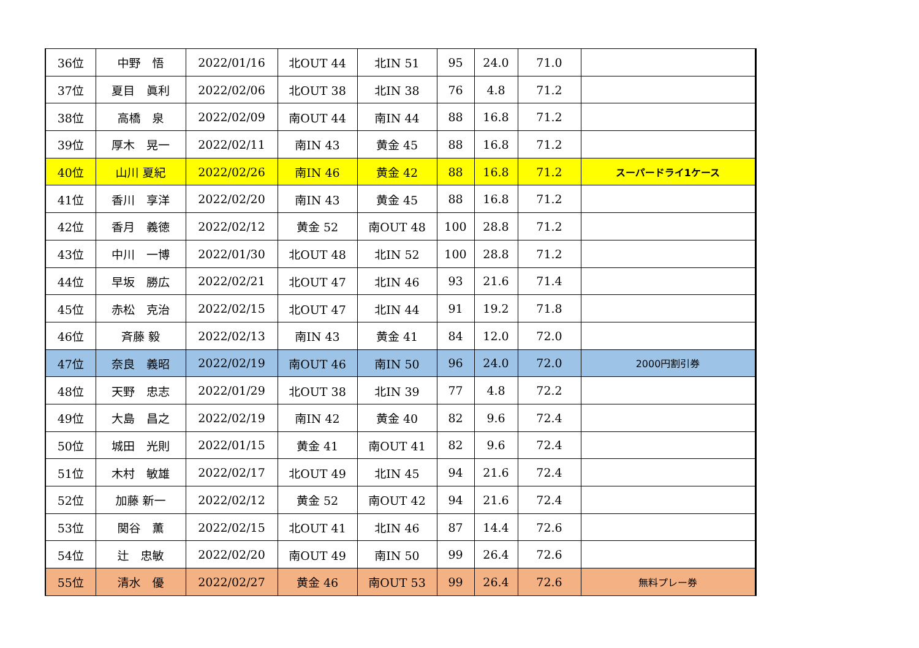| 36位 | 中野 悟 | 2022/01/16 | 北OUT 44 | 北IN 51 | 95 | 24.0 | 71.0 | |
| 37位 | 夏目 眞利 | 2022/02/06 | 北OUT 38 | 北IN 38 | 76 | 4.8 | 71.2 | |
| 38位 | 高橋 泉 | 2022/02/09 | 南OUT 44 | 南IN 44 | 88 | 16.8 | 71.2 | |
| 39位 | 厚木 晃一 | 2022/02/11 | 南IN 43 | 黄金 45 | 88 | 16.8 | 71.2 | |
| 40位 | 山川 夏紀 | 2022/02/26 | 南IN 46 | 黄金 42 | 88 | 16.8 | 71.2 | スーパードライ1ケース |
| 41位 | 香川 享洋 | 2022/02/20 | 南IN 43 | 黄金 45 | 88 | 16.8 | 71.2 | |
| 42位 | 香月 義徳 | 2022/02/12 | 黄金 52 | 南OUT 48 | 100 | 28.8 | 71.2 | |
| 43位 | 中川 一博 | 2022/01/30 | 北OUT 48 | 北IN 52 | 100 | 28.8 | 71.2 | |
| 44位 | 早坂 勝広 | 2022/02/21 | 北OUT 47 | 北IN 46 | 93 | 21.6 | 71.4 | |
| 45位 | 赤松 克治 | 2022/02/15 | 北OUT 47 | 北IN 44 | 91 | 19.2 | 71.8 | |
| 46位 | 斉藤 毅 | 2022/02/13 | 南IN 43 | 黄金 41 | 84 | 12.0 | 72.0 | |
| 47位 | 奈良 義昭 | 2022/02/19 | 南OUT 46 | 南IN 50 | 96 | 24.0 | 72.0 | 2000円割引券 |
| 48位 | 天野 忠志 | 2022/01/29 | 北OUT 38 | 北IN 39 | 77 | 4.8 | 72.2 | |
| 49位 | 大島 昌之 | 2022/02/19 | 南IN 42 | 黄金 40 | 82 | 9.6 | 72.4 | |
| 50位 | 城田 光則 | 2022/01/15 | 黄金 41 | 南OUT 41 | 82 | 9.6 | 72.4 | |
| 51位 | 木村 敏雄 | 2022/02/17 | 北OUT 49 | 北IN 45 | 94 | 21.6 | 72.4 | |
| 52位 | 加藤 新一 | 2022/02/12 | 黄金 52 | 南OUT 42 | 94 | 21.6 | 72.4 | |
| 53位 | 関谷 薫 | 2022/02/15 | 北OUT 41 | 北IN 46 | 87 | 14.4 | 72.6 | |
| 54位 | 辻 忠敏 | 2022/02/20 | 南OUT 49 | 南IN 50 | 99 | 26.4 | 72.6 | |
| 55位 | 清水 優 | 2022/02/27 | 黄金 46 | 南OUT 53 | 99 | 26.4 | 72.6 | 無料プレー券 |